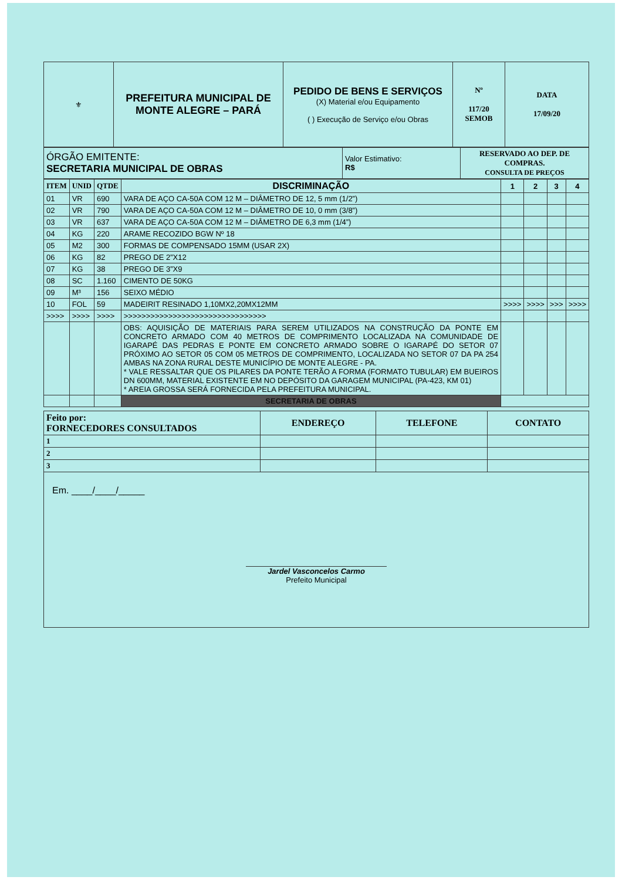| ⚜ | PREFEITURA MUNICIPAL DE MONTE ALEGRE – PARÁ | PEDIDO DE BENS E SERVIÇOS (X) Material e/ou Equipamento ( ) Execução de Serviço e/ou Obras | Nº 117/20 SEMOB | DATA 17/09/20 |
| ÓRGÃO EMITENTE: SECRETARIA MUNICIPAL DE OBRAS | Valor Estimativo: R$ | RESERVADO AO DEP. DE COMPRAS. CONSULTA DE PREÇOS |
| ITEM | UNID | QTDE | DISCRIMINAÇÃO | 1 | 2 | 3 | 4 |
| --- | --- | --- | --- | --- | --- | --- | --- |
| 01 | VR | 690 | VARA DE AÇO CA-50A COM 12 M – DIÂMETRO DE 12, 5 mm (1/2”) | | | | |
| 02 | VR | 790 | VARA DE AÇO CA-50A COM 12 M – DIÂMETRO DE 10, 0 mm (3/8”) | | | | |
| 03 | VR | 637 | VARA DE AÇO CA-50A COM 12 M – DIÂMETRO DE 6,3 mm (1/4”) | | | | |
| 04 | KG | 220 | ARAME RECOZIDO BGW Nº 18 | | | | |
| 05 | M2 | 300 | FORMAS DE COMPENSADO 15MM (USAR 2X) | | | | |
| 06 | KG | 82 | PREGO DE 2”X12 | | | | |
| 07 | KG | 38 | PREGO DE 3”X9 | | | | |
| 08 | SC | 1.160 | CIMENTO DE 50KG | | | | |
| 09 | M³ | 156 | SEIXO MÉDIO | | | | |
| 10 | FOL | 59 | MADEIRIT RESINADO 1,10MX2,20MX12MM | >>>> | >>>> | >>> | >>>> |
| >>>> | >>>> | >>>> | >>>>>>>>>>>>>>>>>>>>>>>>>>>>>>>> | | | | |
| | | | OBS: AQUISIÇÃO DE MATERIAIS PARA SEREM UTILIZADOS NA CONSTRUÇÃO DA PONTE EM CONCRETO ARMADO COM 40 METROS DE COMPRIMENTO LOCALIZADA NA COMUNIDADE DE IGARAPÉ DAS PEDRAS E PONTE EM CONCRETO ARMADO SOBRE O IGARAPÉ DO SETOR 07 PRÓXIMO AO SETOR 05 COM 05 METROS DE COMPRIMENTO, LOCALIZADA NO SETOR 07 DA PA 254 AMBAS NA ZONA RURAL DESTE MUNICÍPIO DE MONTE ALEGRE - PA. * VALE RESSALTAR QUE OS PILARES DA PONTE TERÃO A FORMA (FORMATO TUBULAR) EM BUEIROS DN 600MM, MATERIAL EXISTENTE EM NO DEPÓSITO DA GARAGEM MUNICIPAL (PA-423, KM 01) * AREIA GROSSA SERÁ FORNECIDA PELA PREFEITURA MUNICIPAL. | | | | |
| | | | SECRETARIA DE OBRAS | | | | |
| Feito por: FORNECEDORES CONSULTADOS | ENDEREÇO | TELEFONE | CONTATO |
| 1 | | | |
| 2 | | | |
| 3 | | | |
| Em. ____/____/_____ Jardel Vasconcelos Carmo Prefeito Municipal | | | |